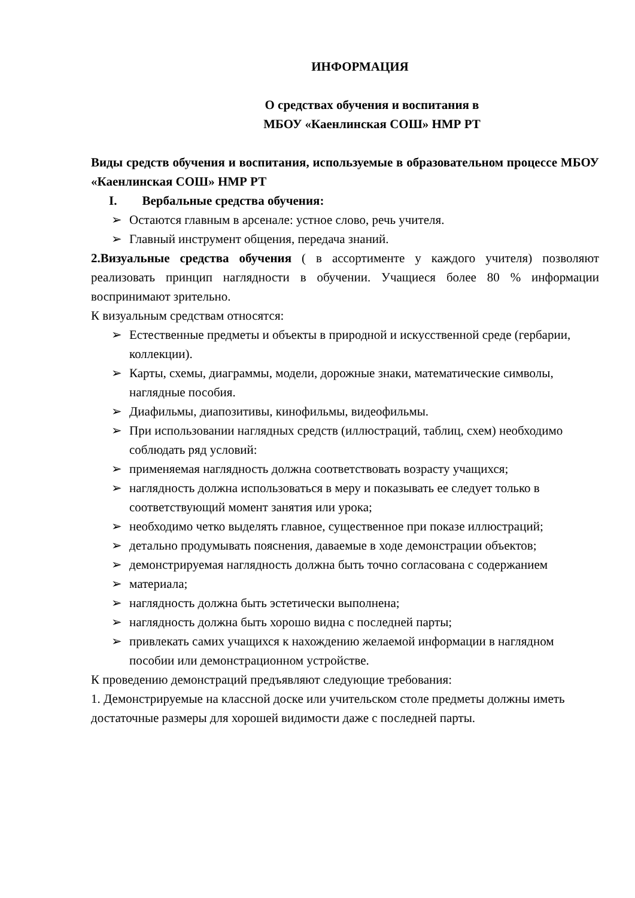ИНФОРМАЦИЯ
О средствах обучения и воспитания в
МБОУ «Каенлинская СОШ» НМР РТ
Виды средств обучения и воспитания, используемые в образовательном процессе МБОУ «Каенлинская СОШ» НМР РТ
I. Вербальные средства обучения:
➢ Остаются главным в арсенале: устное слово, речь учителя.
➢ Главный инструмент общения, передача знаний.
2.Визуальные средства обучения ( в ассортименте у каждого учителя) позволяют реализовать принцип наглядности в обучении. Учащиеся более 80 % информации воспринимают зрительно.
К визуальным средствам относятся:
➢ Естественные предметы и объекты в природной и искусственной среде (гербарии, коллекции).
➢ Карты, схемы, диаграммы, модели, дорожные знаки, математические символы, наглядные пособия.
➢ Диафильмы, диапозитивы, кинофильмы, видеофильмы.
➢ При использовании наглядных средств (иллюстраций, таблиц, схем) необходимо соблюдать ряд условий:
➢ применяемая наглядность должна соответствовать возрасту учащихся;
➢ наглядность должна использоваться в меру и показывать ее следует только в соответствующий момент занятия или урока;
➢ необходимо четко выделять главное, существенное при показе иллюстраций;
➢ детально продумывать пояснения, даваемые в ходе демонстрации объектов;
➢ демонстрируемая наглядность должна быть точно согласована с содержанием
➢ материала;
➢ наглядность должна быть эстетически выполнена;
➢ наглядность должна быть хорошо видна с последней парты;
➢ привлекать самих учащихся к нахождению желаемой информации в наглядном пособии или демонстрационном устройстве.
К проведению демонстраций предъявляют следующие требования:
1. Демонстрируемые на классной доске или учительском столе предметы должны иметь достаточные размеры для хорошей видимости даже с последней парты.